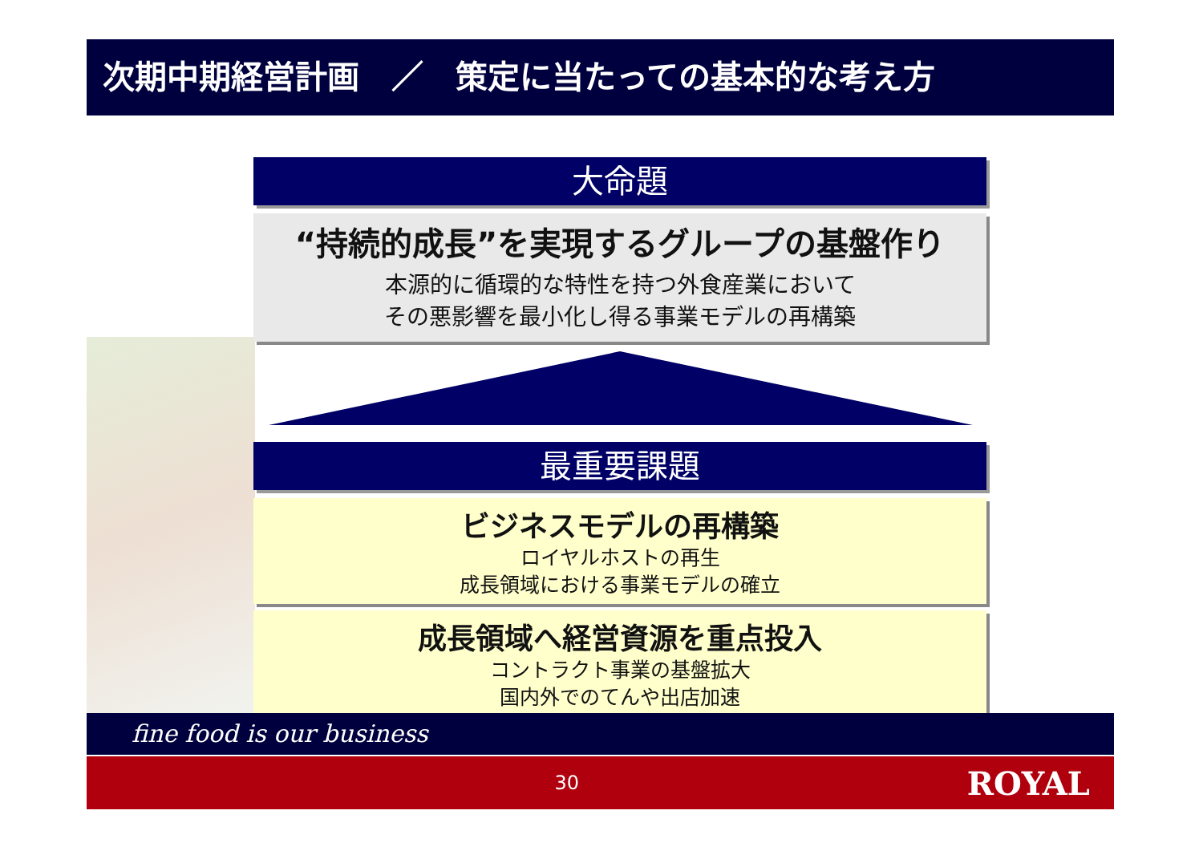次期中期経営計画　／　策定に当たっての基本的な考え方
大命題
“持続的成長”を実現するグループの基盤作り
本源的に循環的な特性を持つ外食産業において
その悪影響を最小化し得る事業モデルの再構築
最重要課題
ビジネスモデルの再構築
ロイヤルホストの再生
成長領域における事業モデルの確立
成長領域へ経営資源を重点投入
コントラクト事業の基盤拡大
国内外でのてんや出店加速
fine food is our business
30
ROYAL